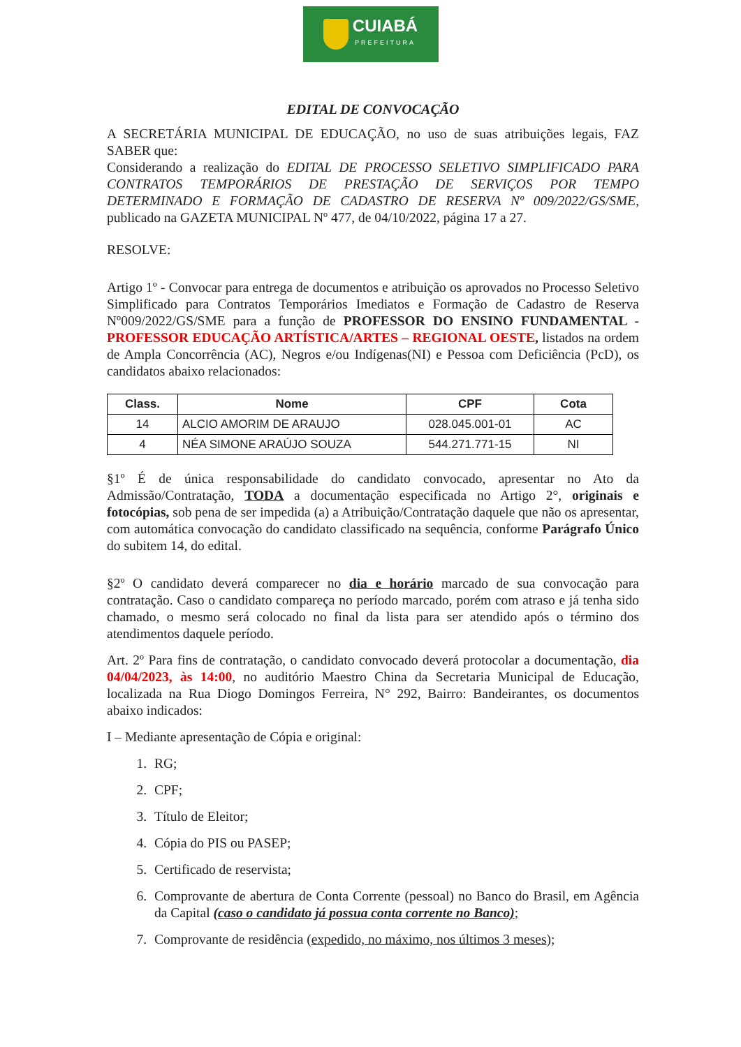CUIABÁ
PREFEITURA
EDITAL DE CONVOCAÇÃO
A SECRETÁRIA MUNICIPAL DE EDUCAÇÃO, no uso de suas atribuições legais, FAZ SABER que:
Considerando a realização do EDITAL DE PROCESSO SELETIVO SIMPLIFICADO PARA CONTRATOS TEMPORÁRIOS DE PRESTAÇÃO DE SERVIÇOS POR TEMPO DETERMINADO E FORMAÇÃO DE CADASTRO DE RESERVA Nº 009/2022/GS/SME, publicado na GAZETA MUNICIPAL Nº 477, de 04/10/2022, página 17 a 27.
RESOLVE:
Artigo 1º - Convocar para entrega de documentos e atribuição os aprovados no Processo Seletivo Simplificado para Contratos Temporários Imediatos e Formação de Cadastro de Reserva Nº009/2022/GS/SME para a função de PROFESSOR DO ENSINO FUNDAMENTAL - PROFESSOR EDUCAÇÃO ARTÍSTICA/ARTES – REGIONAL OESTE, listados na ordem de Ampla Concorrência (AC), Negros e/ou Indígenas(NI) e Pessoa com Deficiência (PcD), os candidatos abaixo relacionados:
| Class. | Nome | CPF | Cota |
| --- | --- | --- | --- |
| 14 | ALCIO AMORIM DE ARAUJO | 028.045.001-01 | AC |
| 4 | NÉA SIMONE ARAÚJO SOUZA | 544.271.771-15 | NI |
§1º É de única responsabilidade do candidato convocado, apresentar no Ato da Admissão/Contratação, TODA a documentação especificada no Artigo 2°, originais e fotocópias, sob pena de ser impedida (a) a Atribuição/Contratação daquele que não os apresentar, com automática convocação do candidato classificado na sequência, conforme Parágrafo Único do subitem 14, do edital.
§2º O candidato deverá comparecer no dia e horário marcado de sua convocação para contratação. Caso o candidato compareça no período marcado, porém com atraso e já tenha sido chamado, o mesmo será colocado no final da lista para ser atendido após o término dos atendimentos daquele período.
Art. 2º Para fins de contratação, o candidato convocado deverá protocolar a documentação, dia 04/04/2023, às 14:00, no auditório Maestro China da Secretaria Municipal de Educação, localizada na Rua Diogo Domingos Ferreira, N° 292, Bairro: Bandeirantes, os documentos abaixo indicados:
I – Mediante apresentação de Cópia e original:
1. RG;
2. CPF;
3. Título de Eleitor;
4. Cópia do PIS ou PASEP;
5. Certificado de reservista;
6. Comprovante de abertura de Conta Corrente (pessoal) no Banco do Brasil, em Agência da Capital (caso o candidato já possua conta corrente no Banco);
7. Comprovante de residência (expedido, no máximo, nos últimos 3 meses);